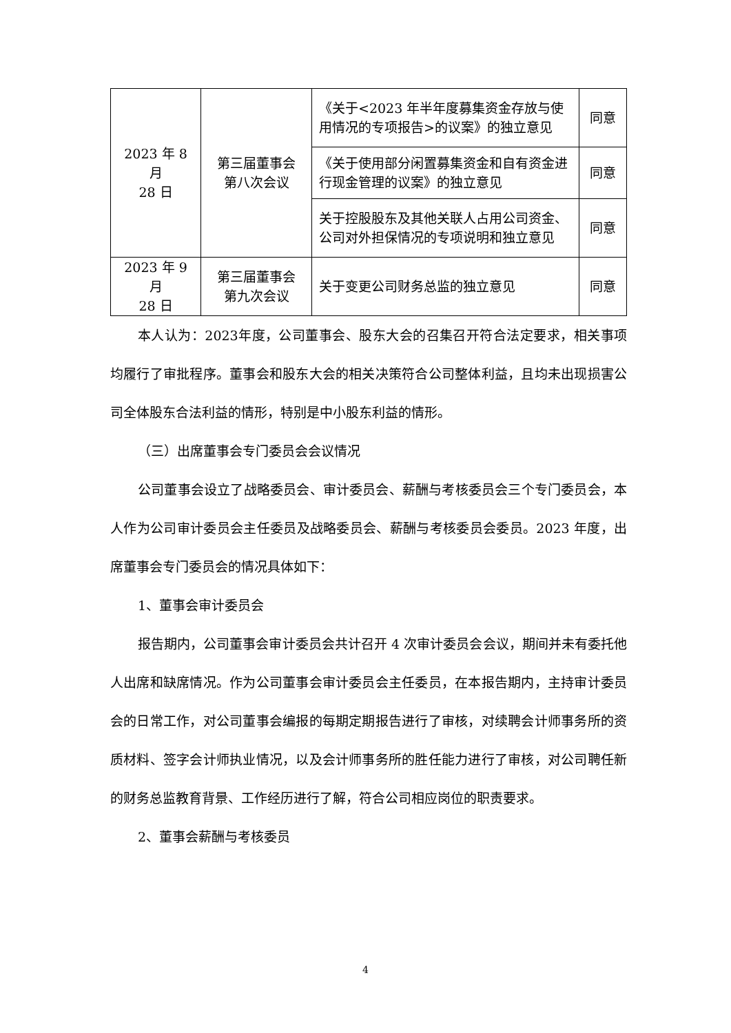| 2023 年 8 月 28 日 | 第三届董事会 第八次会议 | 《关于<2023 年半年度募集资金存放与使用情况的专项报告>的议案》的独立意见 | 同意 |
| | | 《关于使用部分闲置募集资金和自有资金进行现金管理的议案》的独立意见 | 同意 |
| | | 关于控股股东及其他关联人占用公司资金、公司对外担保情况的专项说明和独立意见 | 同意 |
| 2023 年 9 月 28 日 | 第三届董事会 第九次会议 | 关于变更公司财务总监的独立意见 | 同意 |
本人认为：2023年度，公司董事会、股东大会的召集召开符合法定要求，相关事项均履行了审批程序。董事会和股东大会的相关决策符合公司整体利益，且均未出现损害公司全体股东合法利益的情形，特别是中小股东利益的情形。
（三）出席董事会专门委员会会议情况
公司董事会设立了战略委员会、审计委员会、薪酬与考核委员会三个专门委员会，本人作为公司审计委员会主任委员及战略委员会、薪酬与考核委员会委员。2023 年度，出席董事会专门委员会的情况具体如下：
1、董事会审计委员会
报告期内，公司董事会审计委员会共计召开 4 次审计委员会会议，期间并未有委托他人出席和缺席情况。作为公司董事会审计委员会主任委员，在本报告期内，主持审计委员会的日常工作，对公司董事会编报的每期定期报告进行了审核，对续聘会计师事务所的资质材料、签字会计师执业情况，以及会计师事务所的胜任能力进行了审核，对公司聘任新的财务总监教育背景、工作经历进行了解，符合公司相应岗位的职责要求。
2、董事会薪酬与考核委员
4